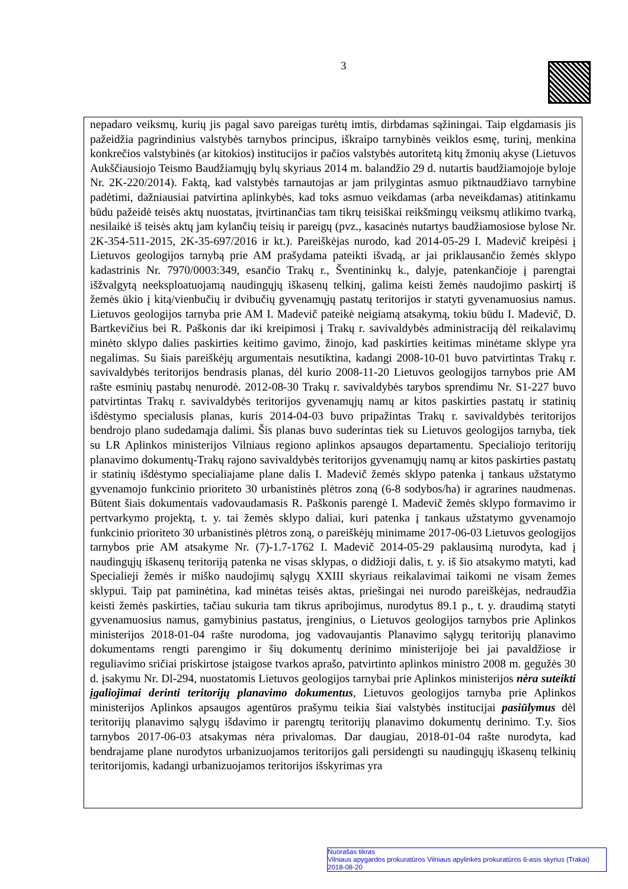3
nepadaro veiksmų, kurių jis pagal savo pareigas turėtų imtis, dirbdamas sąžiningai. Taip elgdamasis jis pažeidžia pagrindinius valstybės tarnybos principus, iškraipo tarnybinės veiklos esmę, turinį, menkina konkrečios valstybinės (ar kitokios) institucijos ir pačios valstybės autoritetą kitų žmonių akyse (Lietuvos Aukščiausiojo Teismo Baudžiamųjų bylų skyriaus 2014 m. balandžio 29 d. nutartis baudžiamojoje byloje Nr. 2K-220/2014). Faktą, kad valstybės tarnautojas ar jam prilygintas asmuo piktnaudžiavo tarnybine padėtimi, dažniausiai patvirtina aplinkybės, kad toks asmuo veikdamas (arba neveikdamas) atitinkamu būdu pažeidė teisės aktų nuostatas, įtvirtinančias tam tikrų teisiškai reikšmingų veiksmų atlikimo tvarką, nesilaikė iš teisės aktų jam kylančių teisių ir pareigų (pvz., kasacinės nutartys baudžiamosiose bylose Nr. 2K-354-511-2015, 2K-35-697/2016 ir kt.). Pareiškėjas nurodo, kad 2014-05-29 I. Madevič kreipėsi į Lietuvos geologijos tarnybą prie AM prašydama pateikti išvadą, ar jai priklausančio žemės sklypo kadastrinis Nr. 7970/0003:349, esančio Trakų r., Šventininkų k., dalyje, patenkančioje į parengtai išžvalgytą neeksploatuojamą naudingųjų iškasenų telkinį, galima keisti žemės naudojimo paskirtį iš žemės ūkio į kitą/vienbučių ir dvibučių gyvenamųjų pastatų teritorijos ir statyti gyvenamuosius namus. Lietuvos geologijos tarnyba prie AM I. Madevič pateikė neigiamą atsakymą, tokiu būdu I. Madevič, D. Bartkevičius bei R. Paškonis dar iki kreipimosi į Trakų r. savivaldybės administraciją dėl reikalavimų minėto sklypo dalies paskirties keitimo gavimo, žinojo, kad paskirties keitimas minėtame sklype yra negalimas. Su šiais pareiškėjų argumentais nesutiktina, kadangi 2008-10-01 buvo patvirtintas Trakų r. savivaldybės teritorijos bendrasis planas, dėl kurio 2008-11-20 Lietuvos geologijos tarnybos prie AM rašte esminių pastabų nenurodė. 2012-08-30 Trakų r. savivaldybės tarybos sprendimu Nr. S1-227 buvo patvirtintas Trakų r. savivaldybės teritorijos gyvenamųjų namų ar kitos paskirties pastatų ir statinių išdėstymo specialusis planas, kuris 2014-04-03 buvo pripažintas Trakų r. savivaldybės teritorijos bendrojo plano sudedamąja dalimi. Šis planas buvo suderintas tiek su Lietuvos geologijos tarnyba, tiek su LR Aplinkos ministerijos Vilniaus regiono aplinkos apsaugos departamentu. Specialiojo teritorijų planavimo dokumentų-Trakų rajono savivaldybės teritorijos gyvenamųjų namų ar kitos paskirties pastatų ir statinių išdėstymo specialiajame plane dalis I. Madevič žemės sklypo patenka į tankaus užstatymo gyvenamojo funkcinio prioriteto 30 urbanistinės plėtros zoną (6-8 sodybos/ha) ir agrarines naudmenas. Būtent šiais dokumentais vadovaudamasis R. Paškonis parengė I. Madevič žemės sklypo formavimo ir pertvarkymo projektą, t. y. tai žemės sklypo daliai, kuri patenka į tankaus užstatymo gyvenamojo funkcinio prioriteto 30 urbanistinės plėtros zoną, o pareiškėjų minimame 2017-06-03 Lietuvos geologijos tarnybos prie AM atsakyme Nr. (7)-1.7-1762 I. Madevič 2014-05-29 paklausimą nurodyta, kad į naudingųjų iškasenų teritoriją patenka ne visas sklypas, o didžioji dalis, t. y. iš šio atsakymo matyti, kad Specialieji žemės ir miško naudojimų sąlygų XXIII skyriaus reikalavimai taikomi ne visam žemes sklypui. Taip pat paminėtina, kad minėtas teisės aktas, priešingai nei nurodo pareiškėjas, nedraudžia keisti žemės paskirties, tačiau sukuria tam tikrus apribojimus, nurodytus 89.1 p., t. y. draudimą statyti gyvenamuosius namus, gamybinius pastatus, įrenginius, o Lietuvos geologijos tarnybos prie Aplinkos ministerijos 2018-01-04 rašte nurodoma, jog vadovaujantis Planavimo sąlygų teritorijų planavimo dokumentams rengti parengimo ir šių dokumentų derinimo ministerijoje bei jai pavaldžiose ir reguliavimo sričiai priskirtose įstaigose tvarkos aprašo, patvirtinto aplinkos ministro 2008 m. gegužės 30 d. įsakymu Nr. Dl-294, nuostatomis Lietuvos geologijos tarnybai prie Aplinkos ministerijos nėra suteikti įgaliojimai derinti teritorijų planavimo dokumentus, Lietuvos geologijos tarnyba prie Aplinkos ministerijos Aplinkos apsaugos agentūros prašymu teikia šiai valstybės institucijai pasiūlymus dėl teritorijų planavimo sąlygų išdavimo ir parengtų teritorijų planavimo dokumentų derinimo. T.y. šios tarnybos 2017-06-03 atsakymas nėra privalomas. Dar daugiau, 2018-01-04 rašte nurodyta, kad bendrajame plane nurodytos urbanizuojamos teritorijos gali persidengti su naudingųjų iškasenų telkinių teritorijomis, kadangi urbanizuojamos teritorijos išskyrimas yra
Nuorašas tikras
Vilniaus apygardos prokuratūros Vilniaus apylinkės prokuratūros 6-asis skyrius (Trakai)
2018-08-20